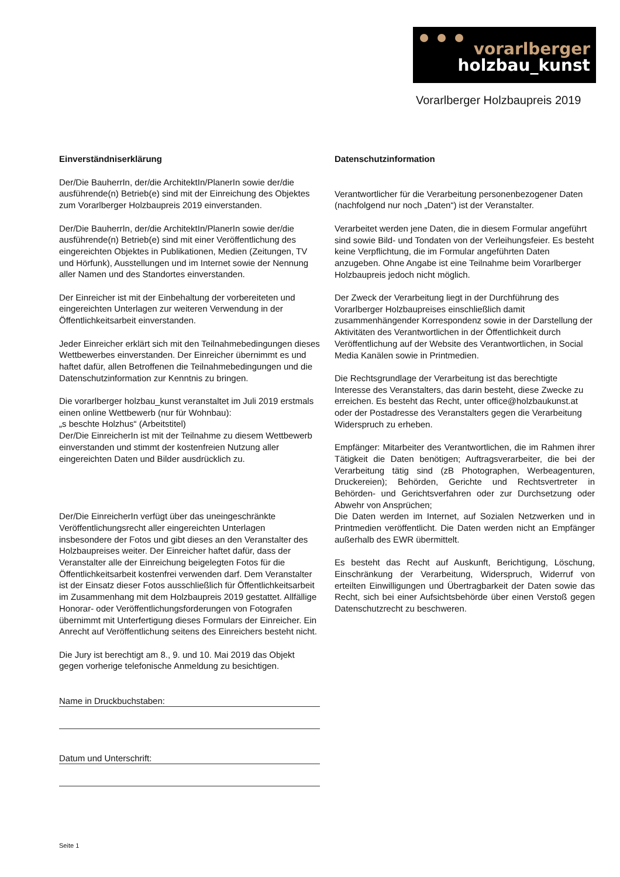vorarlberger
holzbau_kunst
Vorarlberger Holzbaupreis 2019
Einverständniserklärung
Der/Die BauherrIn, der/die ArchitektIn/PlanerIn sowie der/die ausführende(n) Betrieb(e) sind mit der Einreichung des Objektes zum Vorarlberger Holzbaupreis 2019 einverstanden.
Der/Die BauherrIn, der/die ArchitektIn/PlanerIn sowie der/die ausführende(n) Betrieb(e) sind mit einer Veröffentlichung des eingereichten Objektes in Publikationen, Medien (Zeitungen, TV und Hörfunk), Ausstellungen und im Internet sowie der Nennung aller Namen und des Standortes einverstanden.
Der Einreicher ist mit der Einbehaltung der vorbereiteten und eingereichten Unterlagen zur weiteren Verwendung in der Öffentlichkeitsarbeit einverstanden.
Jeder Einreicher erklärt sich mit den Teilnahmebedingungen dieses Wettbewerbes einverstanden. Der Einreicher übernimmt es und haftet dafür, allen Betroffenen die Teilnahmebedingungen und die Datenschutzinformation zur Kenntnis zu bringen.
Die vorarlberger holzbau_kunst veranstaltet im Juli 2019 erstmals einen online Wettbewerb (nur für Wohnbau):
„s beschte Holzhus“ (Arbeitstitel)
Der/Die EinreicherIn ist mit der Teilnahme zu diesem Wettbewerb einverstanden und stimmt der kostenfreien Nutzung aller eingereichten Daten und Bilder ausdrücklich zu.
Der/Die EinreicherIn verfügt über das uneingeschränkte Veröffentlichungsrecht aller eingereichten Unterlagen insbesondere der Fotos und gibt dieses an den Veranstalter des Holzbaupreises weiter. Der Einreicher haftet dafür, dass der Veranstalter alle der Einreichung beigelegten Fotos für die Öffentlichkeitsarbeit kostenfrei verwenden darf. Dem Veranstalter ist der Einsatz dieser Fotos ausschließlich für Öffentlichkeitsarbeit im Zusammenhang mit dem Holzbaupreis 2019 gestattet. Allfällige Honorar- oder Veröffentlichungsforderungen von Fotografen übernimmt mit Unterfertigung dieses Formulars der Einreicher. Ein Anrecht auf Veröffentlichung seitens des Einreichers besteht nicht.
Die Jury ist berechtigt am 8., 9. und 10. Mai 2019 das Objekt gegen vorherige telefonische Anmeldung zu besichtigen.
Name in Druckbuchstaben:
Datum und Unterschrift:
Datenschutzinformation
Verantwortlicher für die Verarbeitung personenbezogener Daten (nachfolgend nur noch „Daten“) ist der Veranstalter.
Verarbeitet werden jene Daten, die in diesem Formular angeführt sind sowie Bild- und Tondaten von der Verleihungsfeier. Es besteht keine Verpflichtung, die im Formular angeführten Daten anzugeben. Ohne Angabe ist eine Teilnahme beim Vorarlberger Holzbaupreis jedoch nicht möglich.
Der Zweck der Verarbeitung liegt in der Durchführung des Vorarlberger Holzbaupreises einschließlich damit zusammenhängender Korrespondenz sowie in der Darstellung der Aktivitäten des Verantwortlichen in der Öffentlichkeit durch Veröffentlichung auf der Website des Verantwortlichen, in Social Media Kanälen sowie in Printmedien.
Die Rechtsgrundlage der Verarbeitung ist das berechtigte Interesse des Veranstalters, das darin besteht, diese Zwecke zu erreichen. Es besteht das Recht, unter office@holzbaukunst.at oder der Postadresse des Veranstalters gegen die Verarbeitung Widerspruch zu erheben.
Empfänger: Mitarbeiter des Verantwortlichen, die im Rahmen ihrer Tätigkeit die Daten benötigen; Auftragsverarbeiter, die bei der Verarbeitung tätig sind (zB Photographen, Werbeagenturen, Druckereien); Behörden, Gerichte und Rechtsvertreter in Behörden- und Gerichtsverfahren oder zur Durchsetzung oder Abwehr von Ansprüchen;
Die Daten werden im Internet, auf Sozialen Netzwerken und in Printmedien veröffentlicht. Die Daten werden nicht an Empfänger außerhalb des EWR übermittelt.
Es besteht das Recht auf Auskunft, Berichtigung, Löschung, Einschränkung der Verarbeitung, Widerspruch, Widerruf von erteilten Einwilligungen und Übertragbarkeit der Daten sowie das Recht, sich bei einer Aufsichtsbehörde über einen Verstoß gegen Datenschutzrecht zu beschweren.
Seite 1